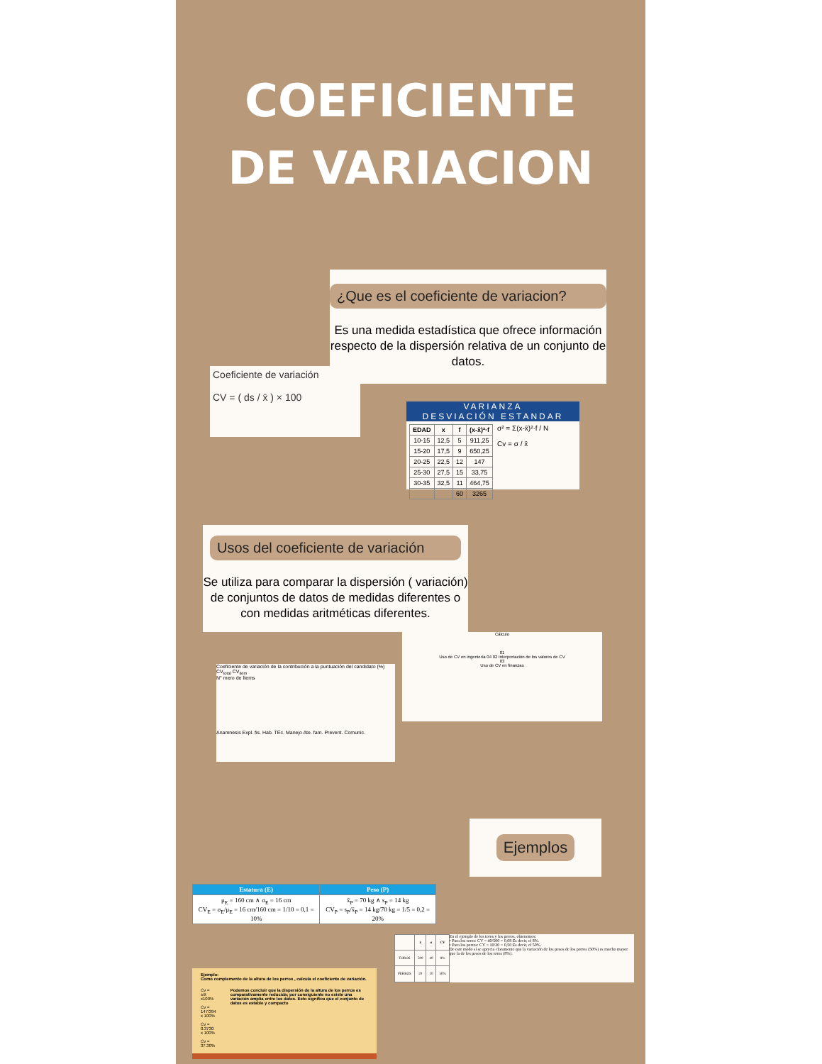COEFICIENTE
DE VARIACION
¿Que es el coeficiente de variacion?
Es una medida estadística que ofrece información respecto de la dispersión relativa de un conjunto de datos.
Coeficiente de variación
CV = ( ds / x̄ ) × 100
VARIANZA
DESVIACIÓN ESTANDAR
| EDAD | x | f | (x-x̄)²·f |
| --- | --- | --- | --- |
| 10-15 | 12,5 | 5 | 911,25 |
| 15-20 | 17,5 | 9 | 650,25 |
| 20-25 | 22,5 | 12 | 147 |
| 25-30 | 27,5 | 15 | 33,75 |
| 30-35 | 32,5 | 11 | 464,75 |
| | | 60 | 3265 |
σ² = Σ(x-x̄)²·f / N
Cv = σ / x̄
Usos del coeficiente de variación
Se utiliza para comparar la dispersión ( variación) de conjuntos de datos de medidas diferentes o con medidas aritméticas diferentes.
Coeficiente de variación de la contribución a la puntuación del candidato (%)
CV<sub>total</sub> CV<sub>item</sub>
N° mero de ítems
Anamnesis Expl. fis. Hab. TÉc. Manejo Ate. fam. Prevent. Comunic.
Cálculo
01
Uso de CV en ingeniería 04 02 Interpretación de los valores de CV
03
Uso de CV en finanzas
Ejemplos
| Estatura (E) | Peso (P) |
| --- | --- |
| μ<sub>E</sub> = 160 cm ∧ σ<sub>E</sub> = 16 cm CV<sub>E</sub> = σ<sub>E</sub>/μ<sub>E</sub> = 16 cm/160 cm = 1/10 = 0,1 = 10% | x̄<sub>P</sub> = 70 kg ∧ s<sub>P</sub> = 14 kg CV<sub>P</sub> = s<sub>P</sub>/x̄<sub>P</sub> = 14 kg/70 kg = 1/5 = 0,2 = 20% |
| | x̄ | σ | CV |
| --- | --- | --- | --- |
| TOROS | 500 | 40 | 8% |
| PERROS | 20 | 10 | 50% |
En el ejemplo de los toros y los perros, obtenemos:
• Para los toros: CV = 40/500 = 0,08 Es decir, el 8%.
• Para los perros: CV = 10/20 = 0,50 Es decir, el 50%.
De este modo sí se aprecia claramente que la variación de los pesos de los perros (50%) es mucho mayor que la de los pesos de los toros (8%).
Ejemplo:
Como complemento de la altura de los perros , calcula el coeficiente de variación.
Cv = s/x̄ x100%
Cv = 147/394 x 100%
Cv = 0.3730 x 100%
Cv = 37.30%
Podemos concluir que la dispersión de la altura de los perros es comparativamente reducida; por consiguiente no existe una variación amplia entre los datos. Esto significa que el conjunto de datos es estable y compacto